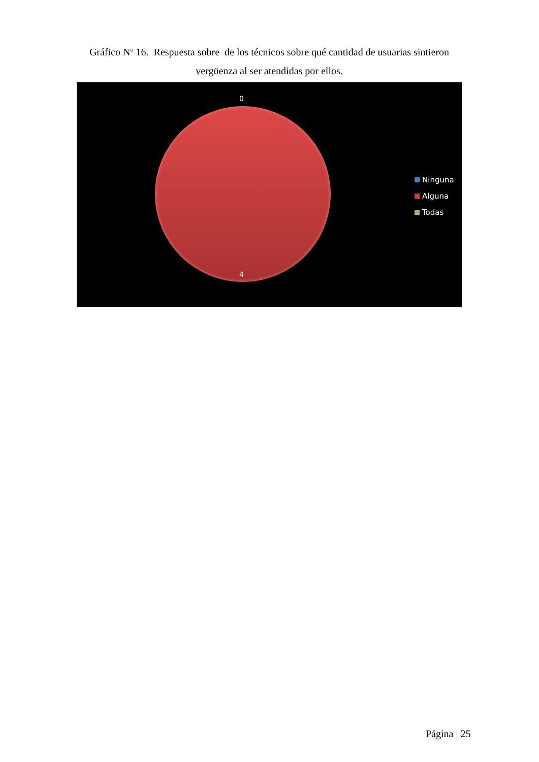Gráfico Nº 16. Respuesta sobre de los técnicos sobre qué cantidad de usuarias sintieron vergüenza al ser atendidas por ellos.
0
4
Ninguna
Alguna
Todas
Página | 25